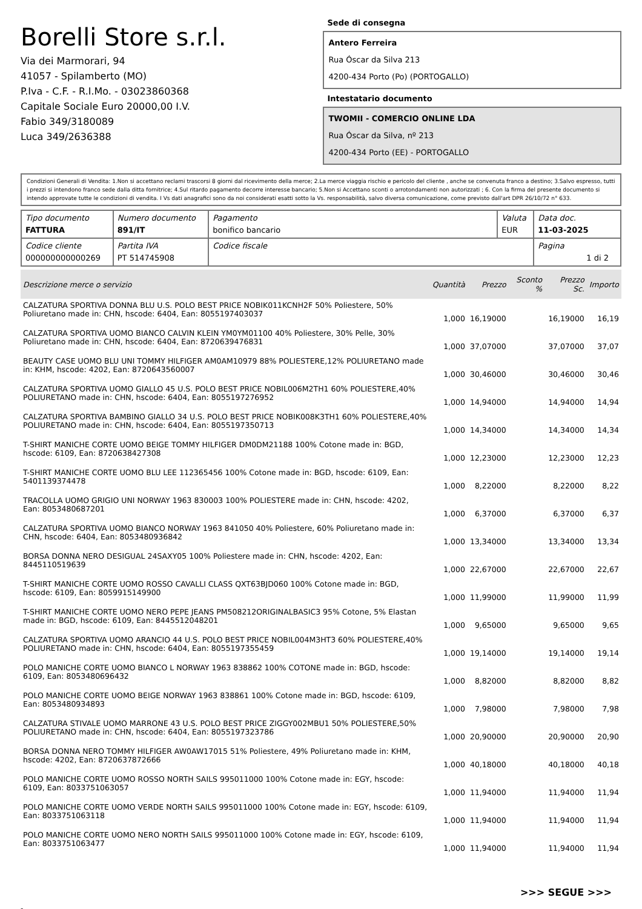Borelli Store s.r.l.
Via dei Marmorari, 94
41057 - Spilamberto (MO)
P.Iva - C.F. - R.I.Mo. - 03023860368
Capitale Sociale Euro 20000,00 I.V.
Fabio 349/3180089
Luca 349/2636388
Sede di consegna
Antero Ferreira
Rua Óscar da Silva 213
4200-434 Porto (Po) (PORTOGALLO)
Intestatario documento
TWOMII - COMERCIO ONLINE LDA
Rua Óscar da Silva, nº 213
4200-434 Porto (EE) - PORTOGALLO
Condizioni Generali di Vendita: 1.Non si accettano reclami trascorsi 8 giorni dal ricevimento della merce; 2.La merce viaggia rischio e pericolo del cliente , anche se convenuta franco a destino; 3.Salvo espresso, tutti i prezzi si intendono franco sede dalla ditta fornitrice; 4.Sul ritardo pagamento decorre interesse bancario; 5.Non si Accettano sconti o arrotondamenti non autorizzati ; 6. Con la firma del presente documento si intendo approvate tutte le condizioni di vendita. I Vs dati anagrafici sono da noi considerati esatti sotto la Vs. responsabilità, salvo diversa comunicazione, come previsto dall'art DPR 26/10/72 n° 633.
| Tipo documento FATTURA | Numero documento 891/IT | Pagamento bonifico bancario | Valuta EUR | Data doc. 11-03-2025 |
| Codice cliente 000000000000269 | Partita IVA PT 514745908 | Codice fiscale | | Pagina 1 di 2 |
| Descrizione merce o servizio | Quantità | Prezzo | Sconto % | Prezzo Sc. | Importo |
| --- | --- | --- | --- | --- | --- |
| CALZATURA SPORTIVA DONNA BLU U.S. POLO BEST PRICE NOBIK011KCNH2F 50% Poliestere, 50% Poliuretano made in: CHN, hscode: 6404, Ean: 8055197403037 | 1,000 | 16,19000 | | 16,19000 | 16,19 |
| CALZATURA SPORTIVA UOMO BIANCO CALVIN KLEIN YM0YM01100 40% Poliestere, 30% Pelle, 30% Poliuretano made in: CHN, hscode: 6404, Ean: 8720639476831 | 1,000 | 37,07000 | | 37,07000 | 37,07 |
| BEAUTY CASE UOMO BLU UNI TOMMY HILFIGER AM0AM10979 88% POLIESTERE,12% POLIURETANO made in: KHM, hscode: 4202, Ean: 8720643560007 | 1,000 | 30,46000 | | 30,46000 | 30,46 |
| CALZATURA SPORTIVA UOMO GIALLO 45 U.S. POLO BEST PRICE NOBIL006M2TH1 60% POLIESTERE,40% POLIURETANO made in: CHN, hscode: 6404, Ean: 8055197276952 | 1,000 | 14,94000 | | 14,94000 | 14,94 |
| CALZATURA SPORTIVA BAMBINO GIALLO 34 U.S. POLO BEST PRICE NOBIK008K3TH1 60% POLIESTERE,40% POLIURETANO made in: CHN, hscode: 6404, Ean: 8055197350713 | 1,000 | 14,34000 | | 14,34000 | 14,34 |
| T-SHIRT MANICHE CORTE UOMO BEIGE TOMMY HILFIGER DM0DM21188 100% Cotone made in: BGD, hscode: 6109, Ean: 8720638427308 | 1,000 | 12,23000 | | 12,23000 | 12,23 |
| T-SHIRT MANICHE CORTE UOMO BLU LEE 112365456 100% Cotone made in: BGD, hscode: 6109, Ean: 5401139374478 | 1,000 | 8,22000 | | 8,22000 | 8,22 |
| TRACOLLA UOMO GRIGIO UNI NORWAY 1963 830003 100% POLIESTERE made in: CHN, hscode: 4202, Ean: 8053480687201 | 1,000 | 6,37000 | | 6,37000 | 6,37 |
| CALZATURA SPORTIVA UOMO BIANCO NORWAY 1963 841050 40% Poliestere, 60% Poliuretano made in: CHN, hscode: 6404, Ean: 8053480936842 | 1,000 | 13,34000 | | 13,34000 | 13,34 |
| BORSA DONNA NERO DESIGUAL 24SAXY05 100% Poliestere made in: CHN, hscode: 4202, Ean: 8445110519639 | 1,000 | 22,67000 | | 22,67000 | 22,67 |
| T-SHIRT MANICHE CORTE UOMO ROSSO CAVALLI CLASS QXT63BJD060 100% Cotone made in: BGD, hscode: 6109, Ean: 8059915149900 | 1,000 | 11,99000 | | 11,99000 | 11,99 |
| T-SHIRT MANICHE CORTE UOMO NERO PEPE JEANS PM508212ORIGINALBASIC3 95% Cotone, 5% Elastan made in: BGD, hscode: 6109, Ean: 8445512048201 | 1,000 | 9,65000 | | 9,65000 | 9,65 |
| CALZATURA SPORTIVA UOMO ARANCIO 44 U.S. POLO BEST PRICE NOBIL004M3HT3 60% POLIESTERE,40% POLIURETANO made in: CHN, hscode: 6404, Ean: 8055197355459 | 1,000 | 19,14000 | | 19,14000 | 19,14 |
| POLO MANICHE CORTE UOMO BIANCO L NORWAY 1963 838862 100% COTONE made in: BGD, hscode: 6109, Ean: 8053480696432 | 1,000 | 8,82000 | | 8,82000 | 8,82 |
| POLO MANICHE CORTE UOMO BEIGE NORWAY 1963 838861 100% Cotone made in: BGD, hscode: 6109, Ean: 8053480934893 | 1,000 | 7,98000 | | 7,98000 | 7,98 |
| CALZATURA STIVALE UOMO MARRONE 43 U.S. POLO BEST PRICE ZIGGY002MBU1 50% POLIESTERE,50% POLIURETANO made in: CHN, hscode: 6404, Ean: 8055197323786 | 1,000 | 20,90000 | | 20,90000 | 20,90 |
| BORSA DONNA NERO TOMMY HILFIGER AW0AW17015 51% Poliestere, 49% Poliuretano made in: KHM, hscode: 4202, Ean: 8720637872666 | 1,000 | 40,18000 | | 40,18000 | 40,18 |
| POLO MANICHE CORTE UOMO ROSSO NORTH SAILS 995011000 100% Cotone made in: EGY, hscode: 6109, Ean: 8033751063057 | 1,000 | 11,94000 | | 11,94000 | 11,94 |
| POLO MANICHE CORTE UOMO VERDE NORTH SAILS 995011000 100% Cotone made in: EGY, hscode: 6109, Ean: 8033751063118 | 1,000 | 11,94000 | | 11,94000 | 11,94 |
| POLO MANICHE CORTE UOMO NERO NORTH SAILS 995011000 100% Cotone made in: EGY, hscode: 6109, Ean: 8033751063477 | 1,000 | 11,94000 | | 11,94000 | 11,94 |
>>> SEGUE >>>
-